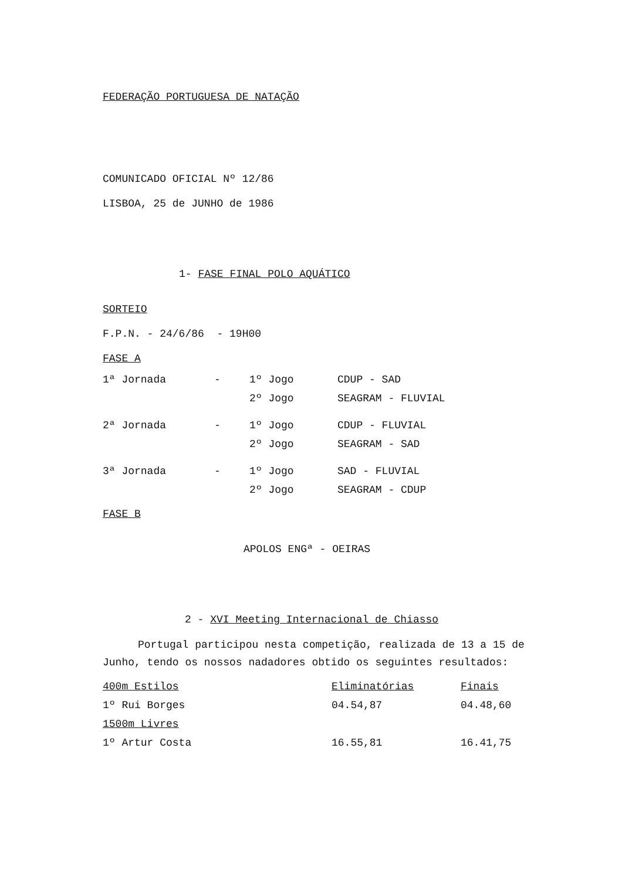FEDERAÇÃO PORTUGUESA DE NATAÇÃO
COMUNICADO OFICIAL Nº 12/86
LISBOA, 25 de JUNHO de 1986
1- FASE FINAL POLO AQUÁTICO
SORTEIO
F.P.N. - 24/6/86 - 19H00
FASE A
| 1ª Jornada | - | 1º Jogo | CDUP - SAD |
| | | 2º Jogo | SEAGRAM - FLUVIAL |
| 2ª Jornada | - | 1º Jogo | CDUP - FLUVIAL |
| | | 2º Jogo | SEAGRAM - SAD |
| 3ª Jornada | - | 1º Jogo | SAD - FLUVIAL |
| | | 2º Jogo | SEAGRAM - CDUP |
FASE B
APOLOS ENGª - OEIRAS
2 - XVI Meeting Internacional de Chiasso
Portugal participou nesta competição, realizada de 13 a 15 de Junho, tendo os nossos nadadores obtido os seguintes resultados:
| 400m Estilos | Eliminatórias | Finais |
| 1º Rui Borges | 04.54,87 | 04.48,60 |
| 1500m Livres | | |
| 1º Artur Costa | 16.55,81 | 16.41,75 |